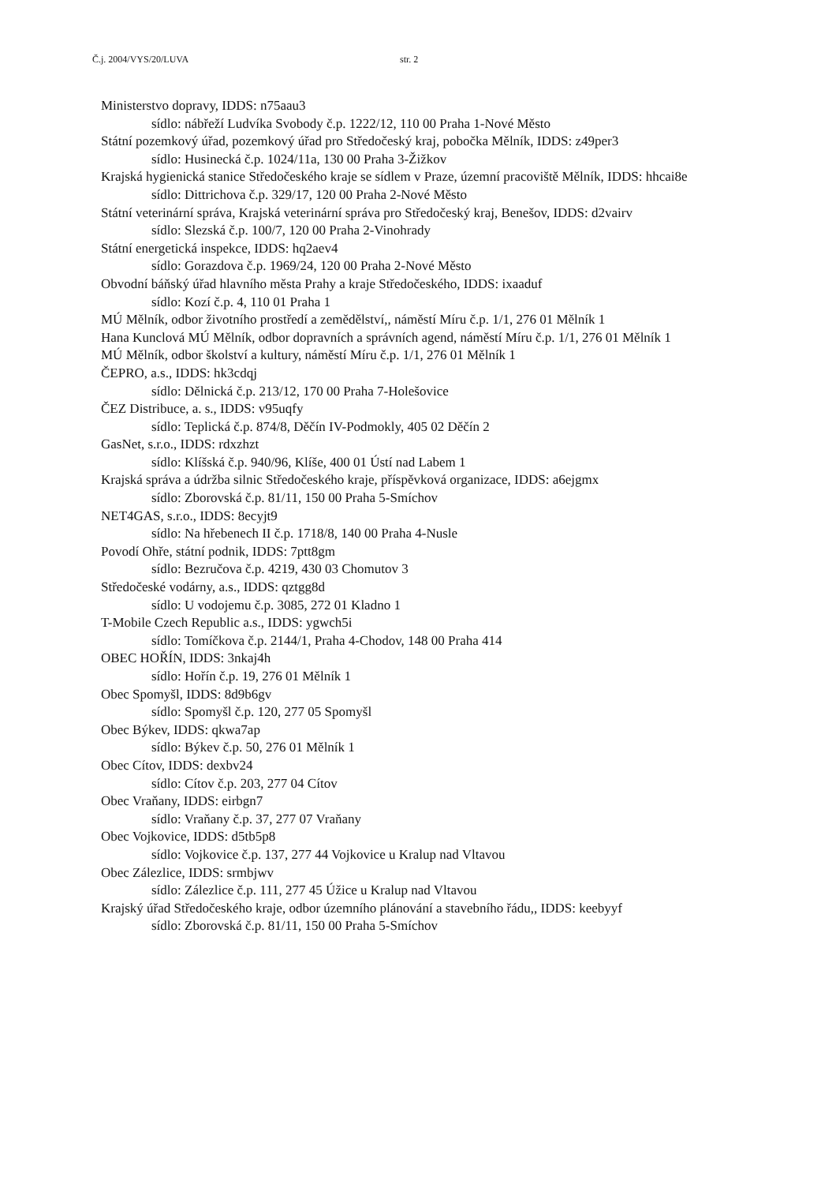Č.j. 2004/VYS/20/LUVA str. 2
Ministerstvo dopravy, IDDS: n75aau3
sídlo: nábřeží Ludvíka Svobody č.p. 1222/12, 110 00 Praha 1-Nové Město
Státní pozemkový úřad, pozemkový úřad pro Středočeský kraj, pobočka Mělník, IDDS: z49per3
sídlo: Husinecká č.p. 1024/11a, 130 00 Praha 3-Žižkov
Krajská hygienická stanice Středočeského kraje se sídlem v Praze, územní pracoviště Mělník, IDDS: hhcai8e
sídlo: Dittrichova č.p. 329/17, 120 00 Praha 2-Nové Město
Státní veterinární správa, Krajská veterinární správa pro Středočeský kraj, Benešov, IDDS: d2vairv
sídlo: Slezská č.p. 100/7, 120 00 Praha 2-Vinohrady
Státní energetická inspekce, IDDS: hq2aev4
sídlo: Gorazdova č.p. 1969/24, 120 00 Praha 2-Nové Město
Obvodní báňský úřad hlavního města Prahy a kraje Středočeského, IDDS: ixaaduf
sídlo: Kozí č.p. 4, 110 01 Praha 1
MÚ Mělník, odbor životního prostředí a zemědělství,, náměstí Míru č.p. 1/1, 276 01 Mělník 1
Hana Kunclová MÚ Mělník, odbor dopravních a správních agend, náměstí Míru č.p. 1/1, 276 01 Mělník 1
MÚ Mělník, odbor školství a kultury, náměstí Míru č.p. 1/1, 276 01 Mělník 1
ČEPRO, a.s., IDDS: hk3cdqj
sídlo: Dělnická č.p. 213/12, 170 00 Praha 7-Holešovice
ČEZ Distribuce, a. s., IDDS: v95uqfy
sídlo: Teplická č.p. 874/8, Děčín IV-Podmokly, 405 02 Děčín 2
GasNet, s.r.o., IDDS: rdxzhzt
sídlo: Klíšská č.p. 940/96, Klíše, 400 01 Ústí nad Labem 1
Krajská správa a údržba silnic Středočeského kraje, příspěvková organizace, IDDS: a6ejgmx
sídlo: Zborovská č.p. 81/11, 150 00 Praha 5-Smíchov
NET4GAS, s.r.o., IDDS: 8ecyjt9
sídlo: Na hřebenech II č.p. 1718/8, 140 00 Praha 4-Nusle
Povodí Ohře, státní podnik, IDDS: 7ptt8gm
sídlo: Bezručova č.p. 4219, 430 03 Chomutov 3
Středočeské vodárny, a.s., IDDS: qztgg8d
sídlo: U vodojemu č.p. 3085, 272 01 Kladno 1
T-Mobile Czech Republic a.s., IDDS: ygwch5i
sídlo: Tomíčkova č.p. 2144/1, Praha 4-Chodov, 148 00 Praha 414
OBEC HOŘÍN, IDDS: 3nkaj4h
sídlo: Hořín č.p. 19, 276 01 Mělník 1
Obec Spomyšl, IDDS: 8d9b6gv
sídlo: Spomyšl č.p. 120, 277 05 Spomyšl
Obec Býkev, IDDS: qkwa7ap
sídlo: Býkev č.p. 50, 276 01 Mělník 1
Obec Cítov, IDDS: dexbv24
sídlo: Cítov č.p. 203, 277 04 Cítov
Obec Vraňany, IDDS: eirbgn7
sídlo: Vraňany č.p. 37, 277 07 Vraňany
Obec Vojkovice, IDDS: d5tb5p8
sídlo: Vojkovice č.p. 137, 277 44 Vojkovice u Kralup nad Vltavou
Obec Zálezlice, IDDS: srmbjwv
sídlo: Zálezlice č.p. 111, 277 45 Úžice u Kralup nad Vltavou
Krajský úřad Středočeského kraje, odbor územního plánování a stavebního řádu,, IDDS: keebyyf
sídlo: Zborovská č.p. 81/11, 150 00 Praha 5-Smíchov